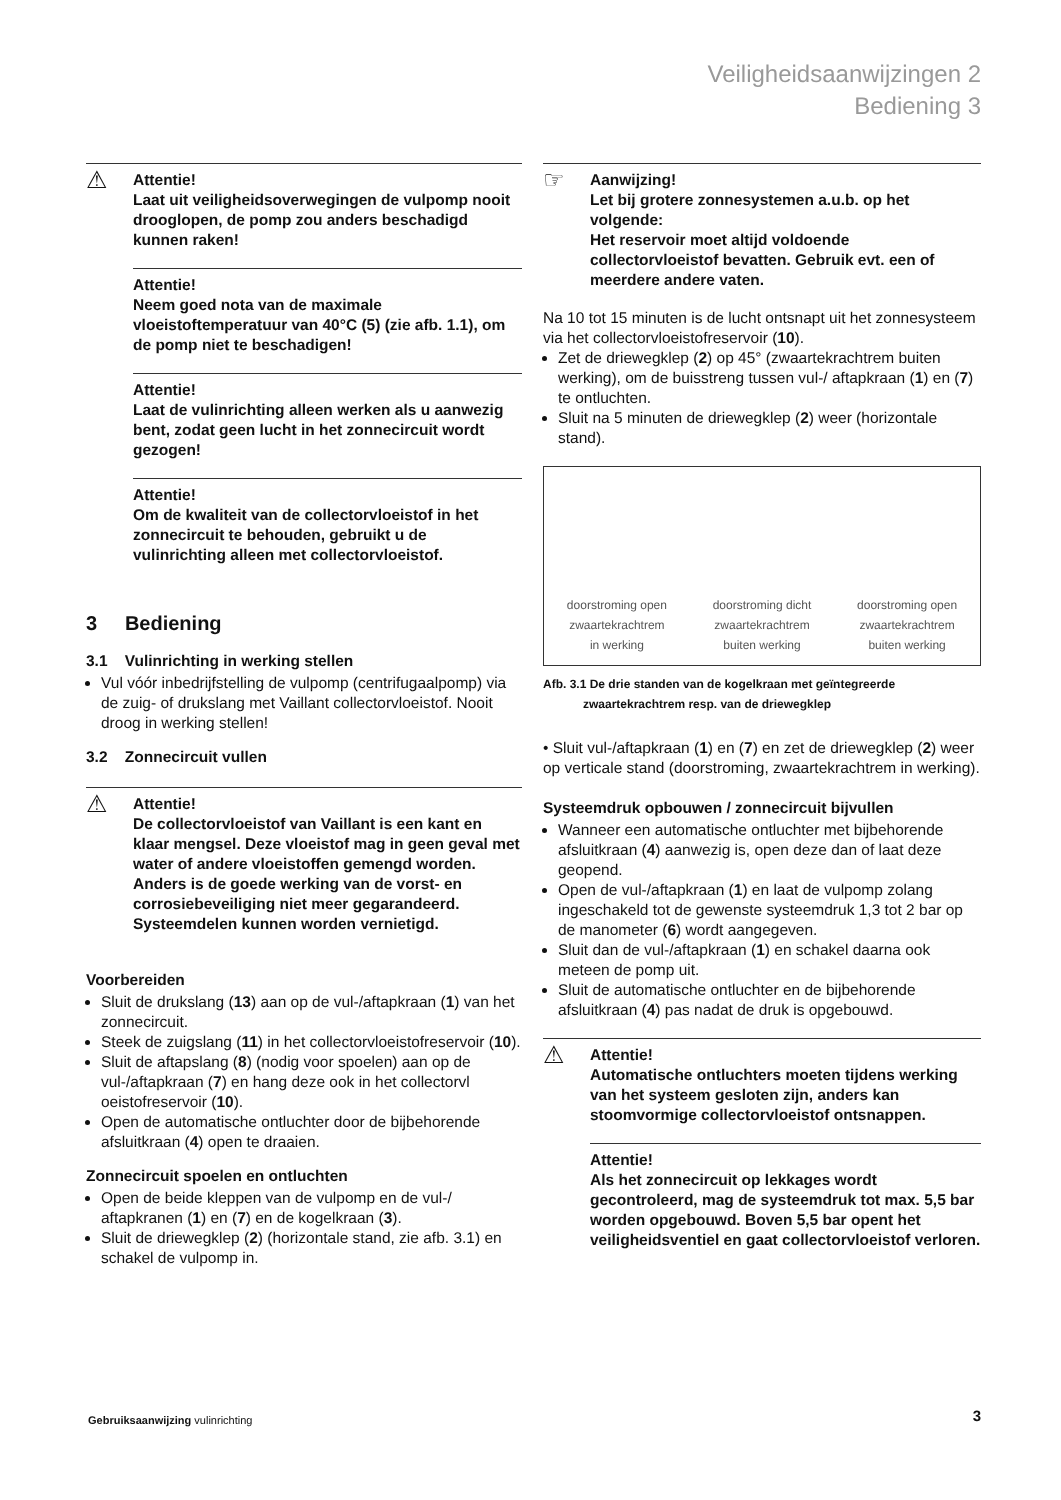Veiligheidsaanwijzingen 2
Bediening 3
⚠ Attentie!
Laat uit veiligheidsoverwegingen de vulpomp nooit drooglopen, de pomp zou anders beschadigd kunnen raken!
Attentie!
Neem goed nota van de maximale vloeistoftemperatuur van 40°C (5) (zie afb. 1.1), om de pomp niet te beschadigen!
Attentie!
Laat de vulinrichting alleen werken als u aanwezig bent, zodat geen lucht in het zonnecircuit wordt gezogen!
Attentie!
Om de kwaliteit van de collectorvloeistof in het zonnecircuit te behouden, gebruikt u de vulinrichting alleen met collectorvloeistof.
3 Bediening
3.1 Vulinrichting in werking stellen
Vul vóór inbedrijfstelling de vulpomp (centrifugaalpomp) via de zuig- of drukslang met Vaillant collectorvloeistof. Nooit droog in werking stellen!
3.2 Zonnecircuit vullen
⚠ Attentie!
De collectorvloeistof van Vaillant is een kant en klaar mengsel. Deze vloeistof mag in geen geval met water of andere vloeistoffen gemengd worden. Anders is de goede werking van de vorst- en corrosiebeveiliging niet meer gegarandeerd. Systeemdelen kunnen worden vernietigd.
Voorbereiden
Sluit de drukslang (13) aan op de vul-/aftapkraan (1) van het zonnecircuit.
Steek de zuigslang (11) in het collectorvloeistofreservoir (10).
Sluit de aftapslang (8) (nodig voor spoelen) aan op de vul-/aftapkraan (7) en hang deze ook in het collectorvl oeistofreservoir (10).
Open de automatische ontluchter door de bijbehorende afsluitkraan (4) open te draaien.
Zonnecircuit spoelen en ontluchten
Open de beide kleppen van de vulpomp en de vul-/ aftapkranen (1) en (7) en de kogelkraan (3).
Sluit de driewegklep (2) (horizontale stand, zie afb. 3.1) en schakel de vulpomp in.
☞ Aanwijzing!
Let bij grotere zonnesystemen a.u.b. op het volgende:
Het reservoir moet altijd voldoende collectorvloeistof bevatten. Gebruik evt. een of meerdere andere vaten.
Na 10 tot 15 minuten is de lucht ontsnapt uit het zonnesysteem via het collectorvloeistofreservoir (10).
Zet de driewegklep (2) op 45° (zwaartekrachtrem buiten werking), om de buisstreng tussen vul-/ aftapkraan (1) en (7) te ontluchten.
Sluit na 5 minuten de driewegklep (2) weer (horizontale stand).
doorstroming open
zwaartekrachtrem
in werking
doorstroming dicht
zwaartekrachtrem
buiten werking
doorstroming open
zwaartekrachtrem
buiten werking
Afb. 3.1 De drie standen van de kogelkraan met geïntegreerde
zwaartekrachtrem resp. van de driewegklep
• Sluit vul-/aftapkraan (1) en (7) en zet de driewegklep (2) weer op verticale stand (doorstroming, zwaartekrachtrem in werking).
Systeemdruk opbouwen / zonnecircuit bijvullen
Wanneer een automatische ontluchter met bijbehorende afsluitkraan (4) aanwezig is, open deze dan of laat deze geopend.
Open de vul-/aftapkraan (1) en laat de vulpomp zolang ingeschakeld tot de gewenste systeemdruk 1,3 tot 2 bar op de manometer (6) wordt aangegeven.
Sluit dan de vul-/aftapkraan (1) en schakel daarna ook meteen de pomp uit.
Sluit de automatische ontluchter en de bijbehorende afsluitkraan (4) pas nadat de druk is opgebouwd.
⚠ Attentie!
Automatische ontluchters moeten tijdens werking van het systeem gesloten zijn, anders kan stoomvormige collectorvloeistof ontsnappen.
Attentie!
Als het zonnecircuit op lekkages wordt gecontroleerd, mag de systeemdruk tot max. 5,5 bar worden opgebouwd. Boven 5,5 bar opent het veiligheidsventiel en gaat collectorvloeistof verloren.
Gebruiksaanwijzing vulinrichting
3